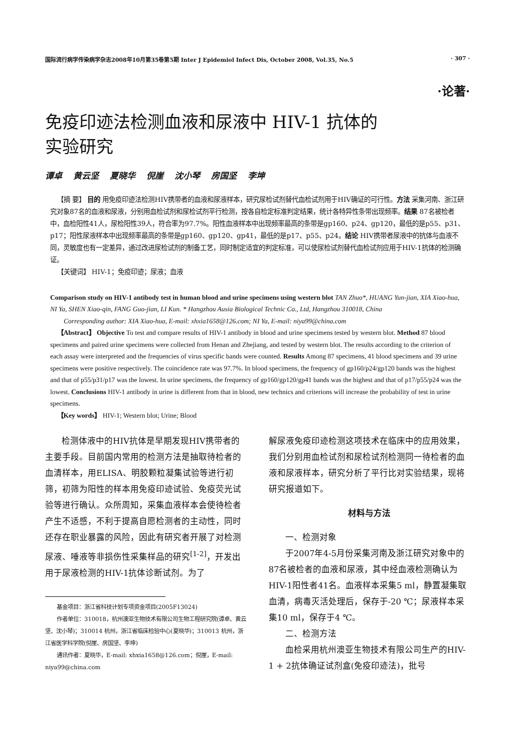国际流行病学传染病学杂志2008年10月第35卷第5期 Inter J Epidemiol Infect Dis, October 2008, Vol.35, No.5 · 307 ·
·论著·
免疫印迹法检测血液和尿液中 HIV-1 抗体的
实验研究
谭卓 黄云坚 夏晓华 倪崖 沈小琴 房国坚 李坤
 【摘 要】 目的 用免疫印迹法检测HIV携带者的血液和尿液样本，研究尿检试剂替代血检试剂用于HIV确证的可行性。方法 采集河南、浙江研究对象87名的血液和尿液，分别用血检试剂和尿检试剂平行检测，按各自检定标准判定结果，统计各特异性条带出现频率。结果 87名被检者中，血检阳性41人，尿检阳性39人，符合率为97.7%。阳性血液样本中出现频率最高的条带是gp160、p24、gp120，最低的是p55、p31、p17；阳性尿液样本中出现频率最高的条带是gp160、gp120、gp41，最低的是p17、p55、p24。结论 HIV携带者尿液中的抗体与血液不同，灵敏度也有一定差异，通过改进尿检试剂的制备工艺，同时制定适宜的判定标准，可以使尿检试剂替代血检试剂应用于HIV-1抗体的检测确证。
 【关键词】 HIV-1；免疫印迹；尿液；血液
Comparison study on HIV-1 antibody test in human blood and urine specimens using western blot TAN Zhuo*, HUANG Yun-jian, XIA Xiao-hua, NI Ya, SHEN Xiao-qin, FANG Guo-jian, LI Kun. * Hangzhou Ausia Biological Technic Co., Ltd, Hangzhou 310018, China
  Corresponding author: XIA Xiao-hua, E-mail: xhxia1658@126.com; NI Ya, E-mail: niya99@china.com
 【Abstract】 Objective To test and compare results of HIV-1 antibody in blood and urine specimens tested by western blot. Method 87 blood specimens and paired urine specimens were collected from Henan and Zhejiang, and tested by western blot. The results according to the criterion of each assay were interpreted and the frequencies of virus specific bands were counted. Results Among 87 specimens, 41 blood specimens and 39 urine specimens were positive respectively. The coincidence rate was 97.7%. In blood specimens, the frequency of gp160/p24/gp120 bands was the highest and that of p55/p31/p17 was the lowest. In urine specimens, the frequency of gp160/gp120/gp41 bands was the highest and that of p17/p55/p24 was the lowest. Conclusions HIV-1 antibody in urine is different from that in blood, new technics and criterions will increase the probability of test in urine specimens.
 【Key words】 HIV-1; Western blot; Urine; Blood
检测体液中的HIV抗体是早期发现HIV携带者的主要手段。目前国内常用的检测方法是抽取待检者的血清样本，用ELISA、明胶颗粒凝集试验等进行初筛，初筛为阳性的样本用免疫印迹试验、免疫荧光试验等进行确认。众所周知，采集血液样本会使待检者产生不适感，不利于提高自愿检测者的主动性，同时还存在职业暴露的风险，因此有研究者开展了对检测尿液、唾液等非损伤性采集样品的研究<sup>[1-2]</sup>，开发出用于尿液检测的HIV-1抗体诊断试剂。为了
基金项目：浙江省科技计划专项资金项目(2005F13024)
作者单位：310018，杭州澳亚生物技术有限公司生物工程研究院(谭卓、黄云坚、沈小琴)；310014 杭州，浙江省临床检验中心(夏晓华)；310013 杭州，浙江省医学科学院(倪崖、房国坚、李坤)
通讯作者：夏晓华，E-mail: xhxia1658@126.com；倪崖，E-mail: niya99@china.com
解尿液免疫印迹检测这项技术在临床中的应用效果，我们分别用血检试剂和尿检试剂检测同一待检者的血液和尿液样本，研究分析了平行比对实验结果，现将研究报道如下。
材料与方法
一、检测对象
于2007年4-5月份采集河南及浙江研究对象中的87名被检者的血液和尿液，其中经血液检测确认为HIV-1阳性者41名。血液样本采集5 ml，静置凝集取血清，病毒灭活处理后，保存于-20 ℃；尿液样本采集10 ml，保存于4 ℃。
二、检测方法
血检采用杭州澳亚生物技术有限公司生产的HIV-1 + 2抗体确证试剂盒(免疫印迹法)，批号